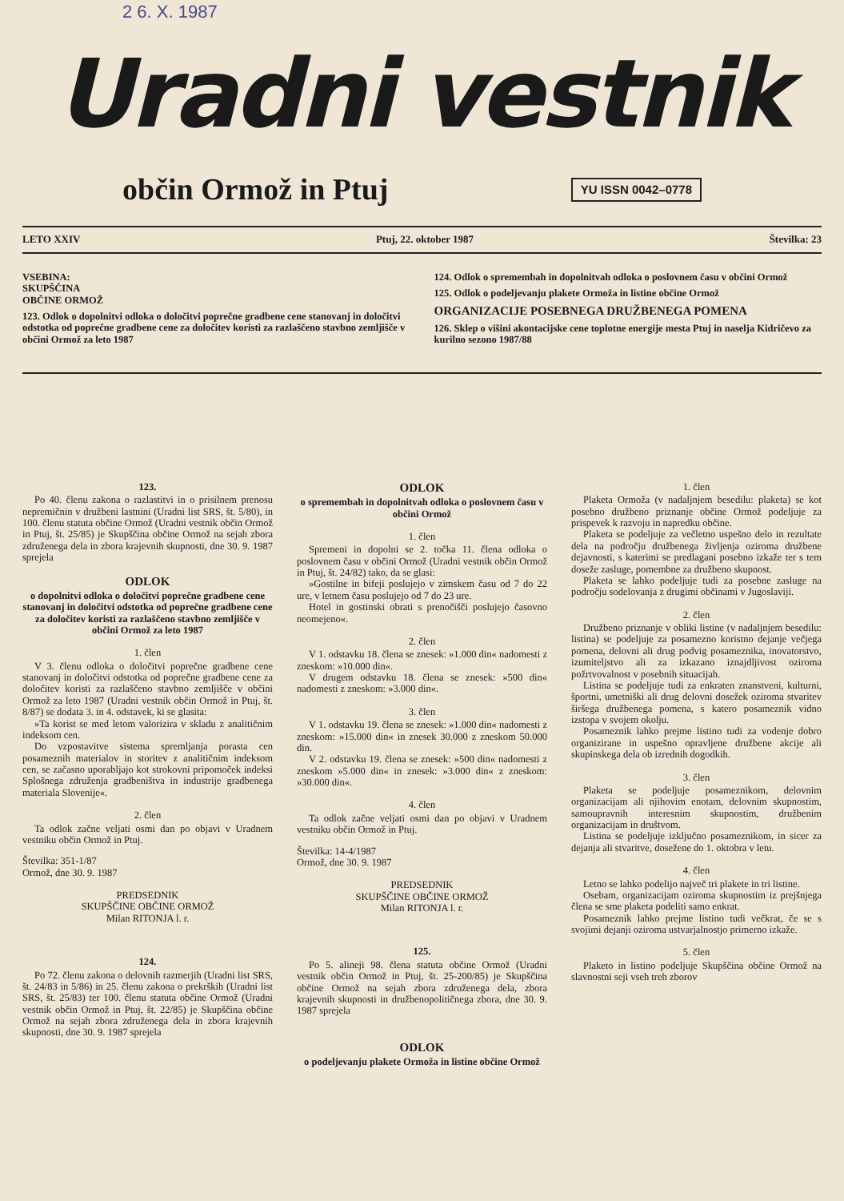2 6. X. 1987
Uradni vestnik
občin Ormož in Ptuj
YU ISSN 0042–0778
LETO XXIV Ptuj, 22. oktober 1987 Številka: 23
VSEBINA:
SKUPŠČINA
OBČINE ORMOŽ
123. Odlok o dopolnitvi odloka o določitvi poprečne gradbene cene stanovanj in določitvi odstotka od poprečne gradbene cene za določitev koristi za razlaščeno stavbno zemljišče v občini Ormož za leto 1987
124. Odlok o spremembah in dopolnitvah odloka o poslovnem času v občini Ormož
125. Odlok o podeljevanju plakete Ormoža in listine občine Ormož
ORGANIZACIJE POSEBNEGA DRUŽBENEGA POMENA
126. Sklep o višini akontacijske cene toplotne energije mesta Ptuj in naselja Kidričevo za kurilno sezono 1987/88
123.
Po 40. členu zakona o razlastitvi in o prisilnem prenosu nepremičnin v družbeni lastnini (Uradni list SRS, št. 5/80), in 100. členu statuta občine Ormož (Uradni vestnik občin Ormož in Ptuj, št. 25/85) je Skupščina občine Ormož na sejah zbora združenega dela in zbora krajevnih skupnosti, dne 30. 9. 1987 sprejela
ODLOK
o dopolnitvi odloka o določitvi poprečne gradbene cene stanovanj in določitvi odstotka od poprečne gradbene cene za določitev koristi za razlaščeno stavbno zemljišče v občini Ormož za leto 1987
1. člen
V 3. členu odloka o določitvi poprečne gradbene cene stanovanj in določitvi odstotka od poprečne gradbene cene za določitev koristi za razlaščeno stavbno zemljišče v občini Ormož za leto 1987 (Uradni vestnik občin Ormož in Ptuj, št. 8/87) se dodata 3. in 4. odstavek, ki se glasita:
»Ta korist se med letom valorizira v skladu z analitičnim indeksom cen.
Do vzpostavitve sistema spremljanja porasta cen posameznih materialov in storitev z analitičnim indeksom cen, se začasno uporabljajo kot strokovni pripomoček indeksi Splošnega združenja gradbeništva in industrije gradbenega materiala Slovenije«.
2. člen
Ta odlok začne veljati osmi dan po objavi v Uradnem vestniku občin Ormož in Ptuj.
Številka: 351-1/87
Ormož, dne 30. 9. 1987
PREDSEDNIK
SKUPŠČINE OBČINE ORMOŽ
Milan RITONJA l. r.
124.
Po 72. členu zakona o delovnih razmerjih (Uradni list SRS, št. 24/83 in 5/86) in 25. členu zakona o prekrških (Uradni list SRS, št. 25/83) ter 100. členu statuta občine Ormož (Uradni vestnik občin Ormož in Ptuj, št. 22/85) je Skupščina občine Ormož na sejah zbora združenega dela in zbora krajevnih skupnosti, dne 30. 9. 1987 sprejela
ODLOK
o spremembah in dopolnitvah odloka o poslovnem času v občini Ormož
1. člen
Spremeni in dopolni se 2. točka 11. člena odloka o poslovnem času v občini Ormož (Uradni vestnik občin Ormož in Ptuj, št. 24/82) tako, da se glasi:
»Gostilne in bifeji poslujejo v zimskem času od 7 do 22 ure, v letnem času poslujejo od 7 do 23 ure.
Hotel in gostinski obrati s prenočišči poslujejo časovno neomejeno«.
2. člen
V 1. odstavku 18. člena se znesek: »1.000 din« nadomesti z zneskom: »10.000 din«.
V drugem odstavku 18. člena se znesek: »500 din« nadomesti z zneskom: »3.000 din«.
3. člen
V 1. odstavku 19. člena se znesek: »1.000 din« nadomesti z zneskom: »15.000 din« in znesek 30.000 z zneskom 50.000 din.
V 2. odstavku 19. člena se znesek: »500 din« nadomesti z zneskom »5.000 din« in znesek: »3.000 din« z zneskom: »30.000 din«.
4. člen
Ta odlok začne veljati osmi dan po objavi v Uradnem vestniku občin Ormož in Ptuj.
Številka: 14-4/1987
Ormož, dne 30. 9. 1987
PREDSEDNIK
SKUPŠČINE OBČINE ORMOŽ
Milan RITONJA l. r.
125.
Po 5. alineji 98. člena statuta občine Ormož (Uradni vestnik občin Ormož in Ptuj, št. 25-200/85) je Skupščina občine Ormož na sejah zbora združenega dela, zbora krajevnih skupnosti in družbenopolitičnega zbora, dne 30. 9. 1987 sprejela
ODLOK
o podeljevanju plakete Ormoža in listine občine Ormož
1. člen
Plaketa Ormoža (v nadaljnjem besedilu: plaketa) se kot posebno družbeno priznanje občine Ormož podeljuje za prispevek k razvoju in napredku občine.
Plaketa se podeljuje za večletno uspešno delo in rezultate dela na področju družbenega življenja oziroma družbene dejavnosti, s katerimi se predlagani posebno izkaže ter s tem doseže zasluge, pomembne za družbeno skupnost.
Plaketa se lahko podeljuje tudi za posebne zasluge na področju sodelovanja z drugimi občinami v Jugoslaviji.
2. člen
Družbeno priznanje v obliki listine (v nadaljnjem besedilu: listina) se podeljuje za posamezno koristno dejanje večjega pomena, delovni ali drug podvig posameznika, inovatorstvo, izumiteljstvo ali za izkazano iznajdljivost oziroma požrtvovalnost v posebnih situacijah.
Listina se podeljuje tudi za enkraten znanstveni, kulturni, športni, umetniški ali drug delovni dosežek oziroma stvaritev širšega družbenega pomena, s katero posameznik vidno izstopa v svojem okolju.
Posameznik lahko prejme listino tudi za vodenje dobro organizirane in uspešno opravljene družbene akcije ali skupinskega dela ob izrednih dogodkih.
3. člen
Plaketa se podeljuje posameznikom, delovnim organizacijam ali njihovim enotam, delovnim skupnostim, samoupravnih interesnim skupnostim, družbenim organizacijam in društvom.
Listina se podeljuje izključno posameznikom, in sicer za dejanja ali stvaritve, dosežene do 1. oktobra v letu.
4. člen
Letno se lahko podelijo največ tri plakete in tri listine.
Osebam, organizacijam oziroma skupnostim iz prejšnjega člena se sme plaketa podeliti samo enkrat.
Posameznik lahko prejme listino tudi večkrat, če se s svojimi dejanji oziroma ustvarjalnostjo primerno izkaže.
5. člen
Plaketo in listino podeljuje Skupščina občine Ormož na slavnostni seji vseh treh zborov